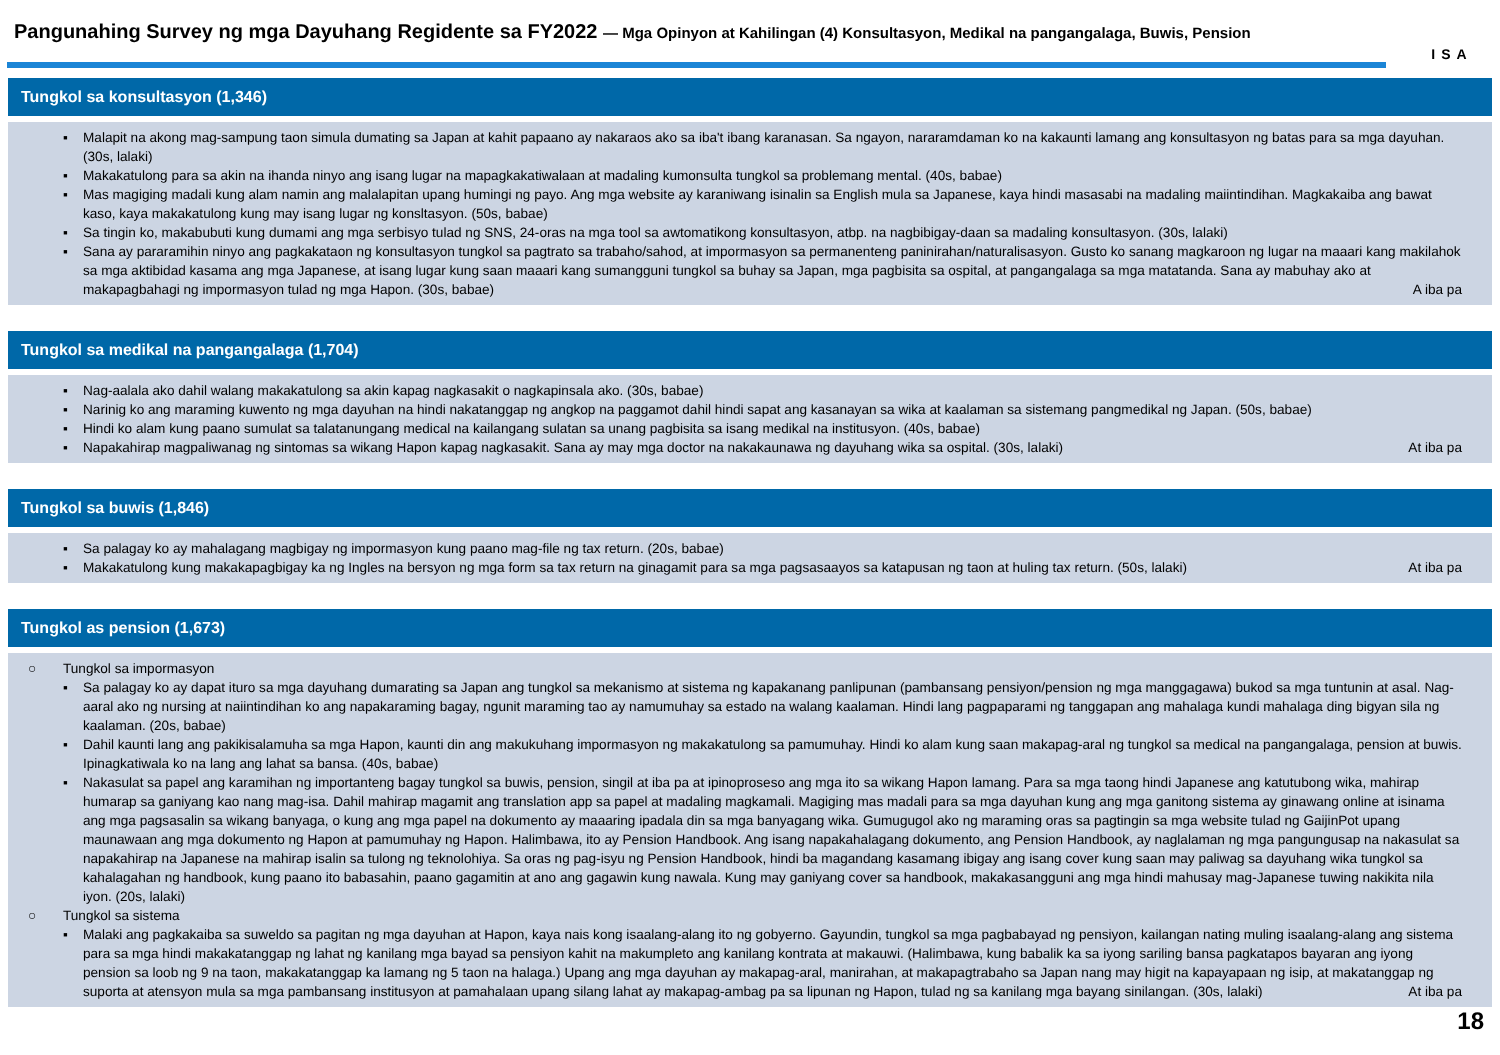Pangunahing Survey ng mga Dayuhang Regidente sa FY2022 — Mga Opinyon at Kahilingan (4) Konsultasyon, Medikal na pangangalaga, Buwis, Pension
ISA
Tungkol sa konsultasyon (1,346)
▪ Malapit na akong mag-sampung taon simula dumating sa Japan at kahit papaano ay nakaraos ako sa iba't ibang karanasan. Sa ngayon, nararamdaman ko na kakaunti lamang ang konsultasyon ng batas para sa mga dayuhan. (30s, lalaki)
▪ Makakatulong para sa akin na ihanda ninyo ang isang lugar na mapagkakatiwalaan at madaling kumonsulta tungkol sa problemang mental. (40s, babae)
▪ Mas magiging madali kung alam namin ang malalapitan upang humingi ng payo. Ang mga website ay karaniwang isinalin sa English mula sa Japanese, kaya hindi masasabi na madaling maiintindihan. Magkakaiba ang bawat kaso, kaya makakatulong kung may isang lugar ng konsltasyon. (50s, babae)
▪ Sa tingin ko, makabubuti kung dumami ang mga serbisyo tulad ng SNS, 24-oras na mga tool sa awtomatikong konsultasyon, atbp. na nagbibigay-daan sa madaling konsultasyon. (30s, lalaki)
▪ Sana ay pararamihin ninyo ang pagkakataon ng konsultasyon tungkol sa pagtrato sa trabaho/sahod, at impormasyon sa permanenteng paninirahan/naturalisasyon. Gusto ko sanang magkaroon ng lugar na maaari kang makilahok sa mga aktibidad kasama ang mga Japanese, at isang lugar kung saan maaari kang sumangguni tungkol sa buhay sa Japan, mga pagbisita sa ospital, at pangangalaga sa mga matatanda. Sana ay mabuhay ako at makapagbahagi ng impormasyon tulad ng mga Hapon. (30s, babae) A iba pa
Tungkol sa medikal na pangangalaga (1,704)
▪ Nag-aalala ako dahil walang makakatulong sa akin kapag nagkasakit o nagkapinsala ako. (30s, babae)
▪ Narinig ko ang maraming kuwento ng mga dayuhan na hindi nakatanggap ng angkop na paggamot dahil hindi sapat ang kasanayan sa wika at kaalaman sa sistemang pangmedikal ng Japan. (50s, babae)
▪ Hindi ko alam kung paano sumulat sa talatanungang medical na kailangang sulatan sa unang pagbisita sa isang medikal na institusyon. (40s, babae)
▪ Napakahirap magpaliwanag ng sintomas sa wikang Hapon kapag nagkasakit. Sana ay may mga doctor na nakakaunawa ng dayuhang wika sa ospital. (30s, lalaki) At iba pa
Tungkol sa buwis (1,846)
▪ Sa palagay ko ay mahalagang magbigay ng impormasyon kung paano mag-file ng tax return. (20s, babae)
▪ Makakatulong kung makakapagbigay ka ng Ingles na bersyon ng mga form sa tax return na ginagamit para sa mga pagsasaayos sa katapusan ng taon at huling tax return. (50s, lalaki) At iba pa
Tungkol as pension (1,673)
○ Tungkol sa impormasyon
▪ Sa palagay ko ay dapat ituro sa mga dayuhang dumarating sa Japan ang tungkol sa mekanismo at sistema ng kapakanang panlipunan (pambansang pensiyon/pension ng mga manggagawa) bukod sa mga tuntunin at asal. Nag-aaral ako ng nursing at naiintindihan ko ang napakaraming bagay, ngunit maraming tao ay namumuhay sa estado na walang kaalaman. Hindi lang pagpaparami ng tanggapan ang mahalaga kundi mahalaga ding bigyan sila ng kaalaman. (20s, babae)
▪ Dahil kaunti lang ang pakikisalamuha sa mga Hapon, kaunti din ang makukuhang impormasyon ng makakatulong sa pamumuhay. Hindi ko alam kung saan makapag-aral ng tungkol sa medical na pangangalaga, pension at buwis. Ipinagkatiwala ko na lang ang lahat sa bansa. (40s, babae)
▪ Nakasulat sa papel ang karamihan ng importanteng bagay tungkol sa buwis, pension, singil at iba pa at ipinoproseso ang mga ito sa wikang Hapon lamang. Para sa mga taong hindi Japanese ang katutubong wika, mahirap humarap sa ganiyang kao nang mag-isa. Dahil mahirap magamit ang translation app sa papel at madaling magkamali. Magiging mas madali para sa mga dayuhan kung ang mga ganitong sistema ay ginawang online at isinama ang mga pagsasalin sa wikang banyaga, o kung ang mga papel na dokumento ay maaaring ipadala din sa mga banyagang wika. Gumugugol ako ng maraming oras sa pagtingin sa mga website tulad ng GaijinPot upang maunawaan ang mga dokumento ng Hapon at pamumuhay ng Hapon. Halimbawa, ito ay Pension Handbook. Ang isang napakahalagang dokumento, ang Pension Handbook, ay naglalaman ng mga pangungusap na nakasulat sa napakahirap na Japanese na mahirap isalin sa tulong ng teknolohiya. Sa oras ng pag-isyu ng Pension Handbook, hindi ba magandang kasamang ibigay ang isang cover kung saan may paliwag sa dayuhang wika tungkol sa kahalagahan ng handbook, kung paano ito babasahin, paano gagamitin at ano ang gagawin kung nawala. Kung may ganiyang cover sa handbook, makakasangguni ang mga hindi mahusay mag-Japanese tuwing nakikita nila iyon. (20s, lalaki)
○ Tungkol sa sistema
▪ Malaki ang pagkakaiba sa suweldo sa pagitan ng mga dayuhan at Hapon, kaya nais kong isaalang-alang ito ng gobyerno. Gayundin, tungkol sa mga pagbabayad ng pensiyon, kailangan nating muling isaalang-alang ang sistema para sa mga hindi makakatanggap ng lahat ng kanilang mga bayad sa pensiyon kahit na makumpleto ang kanilang kontrata at makauwi. (Halimbawa, kung babalik ka sa iyong sariling bansa pagkatapos bayaran ang iyong pension sa loob ng 9 na taon, makakatanggap ka lamang ng 5 taon na halaga.) Upang ang mga dayuhan ay makapag-aral, manirahan, at makapagtrabaho sa Japan nang may higit na kapayapaan ng isip, at makatanggap ng suporta at atensyon mula sa mga pambansang institusyon at pamahalaan upang silang lahat ay makapag-ambag pa sa lipunan ng Hapon, tulad ng sa kanilang mga bayang sinilangan. (30s, lalaki) At iba pa
18